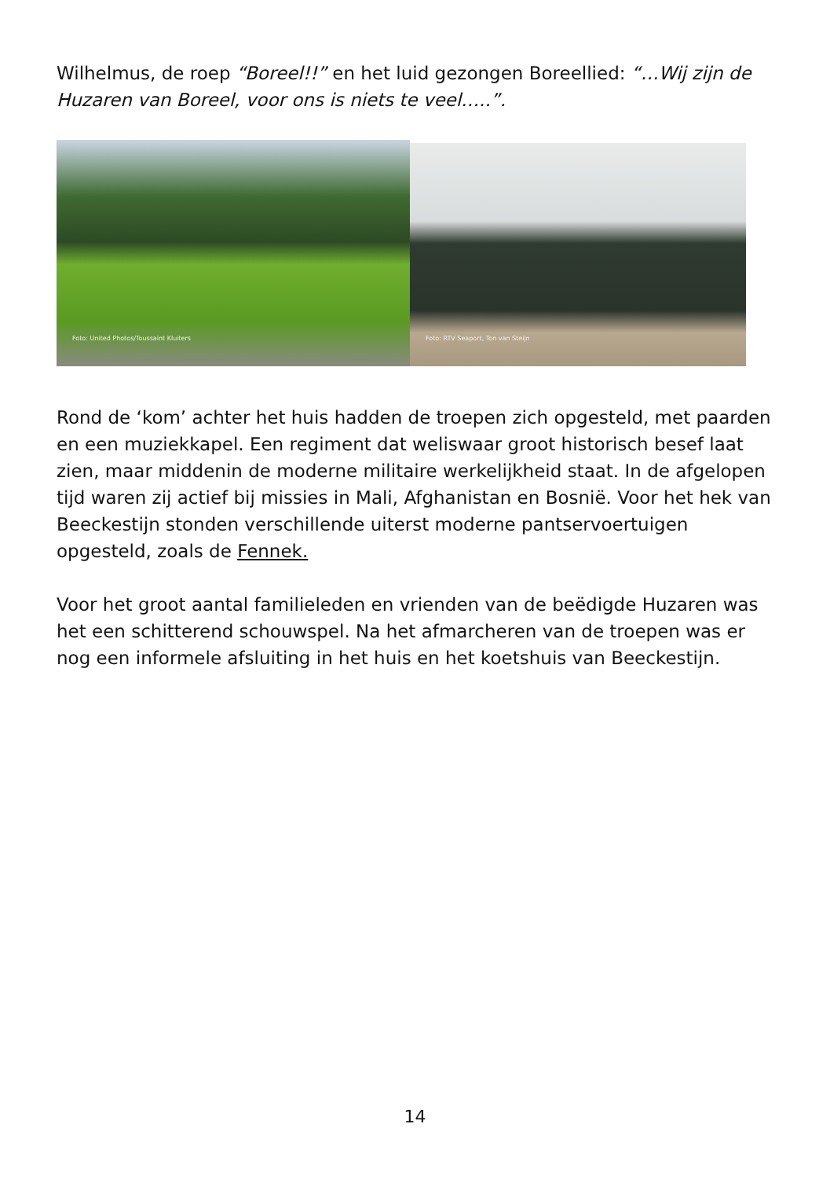Wilhelmus, de roep “Boreel!!” en het luid gezongen Boreellied: “…Wij zijn de Huzaren van Boreel, voor ons is niets te veel…..”.
Foto: United Photos/Toussaint Kluiters
Foto: RTV Seaport, Ton van Steijn
Rond de ‘kom’ achter het huis hadden de troepen zich opgesteld, met paarden en een muziekkapel. Een regiment dat weliswaar groot historisch besef laat zien, maar middenin de moderne militaire werkelijkheid staat. In de afgelopen tijd waren zij actief bij missies in Mali, Afghanistan en Bosnië. Voor het hek van Beeckestijn stonden verschillende uiterst moderne pantservoertuigen opgesteld, zoals de Fennek.
Voor het groot aantal familieleden en vrienden van de beëdigde Huzaren was het een schitterend schouwspel. Na het afmarcheren van de troepen was er nog een informele afsluiting in het huis en het koetshuis van Beeckestijn.
14